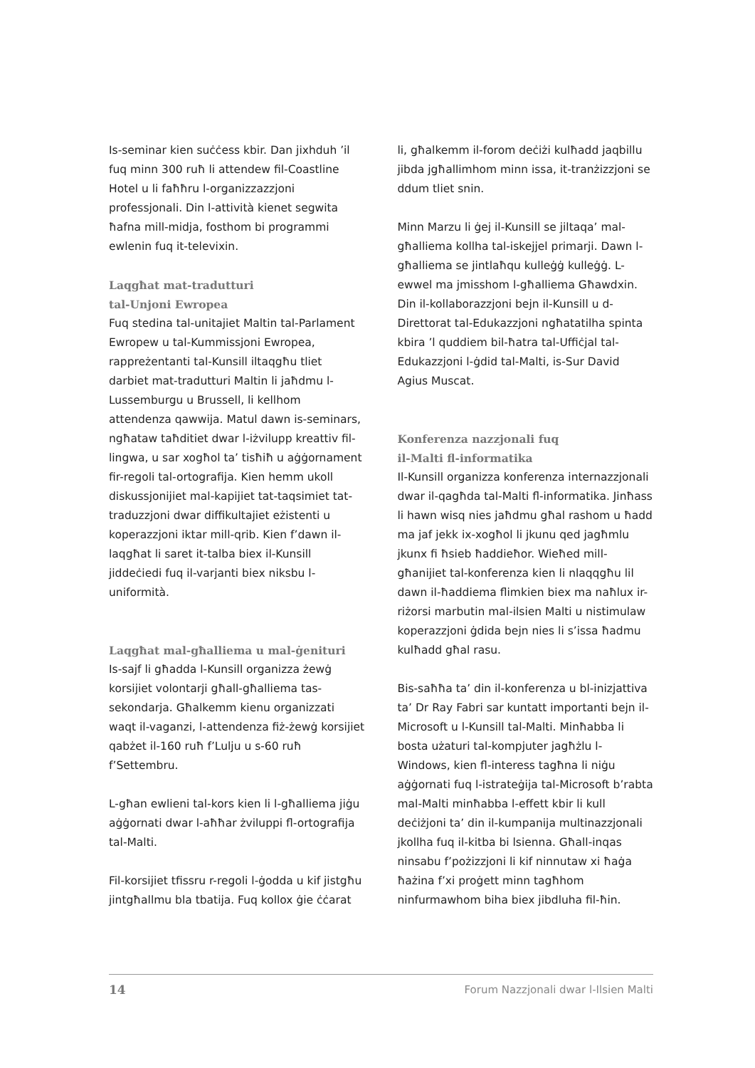Is-seminar kien suċċess kbir. Dan jixhduh ’il fuq minn 300 ruħ li attendew fil-Coastline Hotel u li faħħru l-organizzazzjoni professjonali. Din l-attività kienet segwita ħafna mill-midja, fosthom bi programmi ewlenin fuq it-televixin.
Laqgħat mat-tradutturi
tal-Unjoni Ewropea
Fuq stedina tal-unitajiet Maltin tal-Parlament Ewropew u tal-Kummissjoni Ewropea, rappreżentanti tal-Kunsill iltaqgħu tliet darbiet mat-tradutturi Maltin li jaħdmu l-Lussemburgu u Brussell, li kellhom attendenza qawwija. Matul dawn is-seminars, ngħataw taħditiet dwar l-iżvilupp kreattiv fil-lingwa, u sar xogħol ta’ tisħiħ u aġġornament fir-regoli tal-ortografija. Kien hemm ukoll diskussjonijiet mal-kapijiet tat-taqsimiet tat-traduzzjoni dwar diffikultajiet eżistenti u koperazzjoni iktar mill-qrib. Kien f’dawn il-laqgħat li saret it-talba biex il-Kunsill jiddeċiedi fuq il-varjanti biex niksbu l-uniformità.
Laqgħat mal-għalliema u mal-ġenituri
Is-sajf li għadda l-Kunsill organizza żewġ korsijiet volontarji għall-għalliema tas-sekondarja. Għalkemm kienu organizzati waqt il-vaganzi, l-attendenza fiż-żewġ korsijiet qabżet il-160 ruħ f’Lulju u s-60 ruħ f’Settembru.
L-għan ewlieni tal-kors kien li l-għalliema jiġu aġġornati dwar l-aħħar żviluppi fl-ortografija tal-Malti.
Fil-korsijiet tfissru r-regoli l-ġodda u kif jistgħu jintgħallmu bla tbatija. Fuq kollox ġie ċċarat
li, għalkemm il-forom deċiżi kulħadd jaqbillu jibda jgħallimhom minn issa, it-tranżizzjoni se ddum tliet snin.
Minn Marzu li ġej il-Kunsill se jiltaqa’ mal-għalliema kollha tal-iskejjel primarji. Dawn l-għalliema se jintlaħqu kulleġġ kulleġġ. L-ewwel ma jmisshom l-għalliema Għawdxin. Din il-kollaborazzjoni bejn il-Kunsill u d-Direttorat tal-Edukazzjoni ngħatatilha spinta kbira ’l quddiem bil-ħatra tal-Uffiċjal tal-Edukazzjoni l-ġdid tal-Malti, is-Sur David Agius Muscat.
Konferenza nazzjonali fuq
il-Malti fl-informatika
Il-Kunsill organizza konferenza internazzjonali dwar il-qagħda tal-Malti fl-informatika. Jinħass li hawn wisq nies jaħdmu għal rashom u ħadd ma jaf jekk ix-xogħol li jkunu qed jagħmlu jkunx fi ħsieb ħaddieħor. Wieħed mill-għanijiet tal-konferenza kien li nlaqqgħu lil dawn il-ħaddiema flimkien biex ma naħlux ir-riżorsi marbutin mal-ilsien Malti u nistimulaw koperazzjoni ġdida bejn nies li s’issa ħadmu kulħadd għal rasu.
Bis-saħħa ta’ din il-konferenza u bl-inizjattiva ta’ Dr Ray Fabri sar kuntatt importanti bejn il-Microsoft u l-Kunsill tal-Malti. Minħabba li bosta użaturi tal-kompjuter jagħżlu l-Windows, kien fl-interess tagħna li niġu aġġornati fuq l-istrateġija tal-Microsoft b’rabta mal-Malti minħabba l-effett kbir li kull deċiżjoni ta’ din il-kumpanija multinazzjonali jkollha fuq il-kitba bi lsienna. Għall-inqas ninsabu f’pożizzjoni li kif ninnutaw xi ħaġa ħażina f’xi proġett minn tagħhom ninfurmawhom biha biex jibdluha fil-ħin.
14 Forum Nazzjonali dwar l-Ilsien Malti